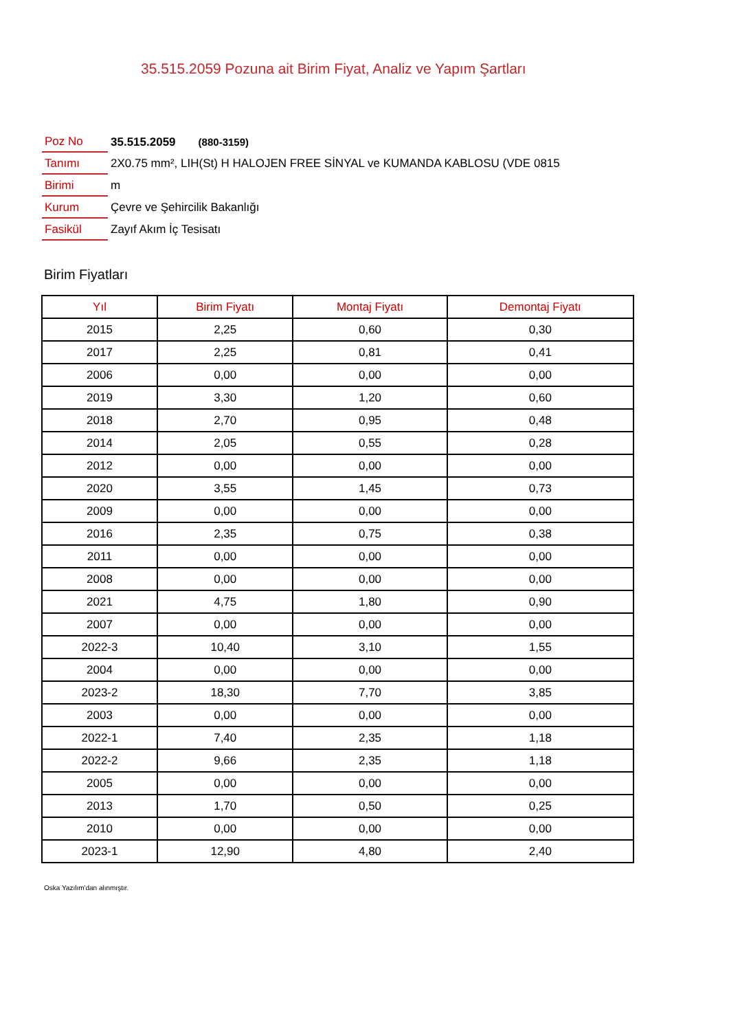35.515.2059 Pozuna ait Birim Fiyat, Analiz ve Yapım Şartları
| Poz No | 35.515.2059 (880-3159) |
| Tanımı | 2X0.75 mm², LIH(St) H HALOJEN FREE SİNYAL ve KUMANDA KABLOSU (VDE 0815 |
| Birimi | m |
| Kurum | Çevre ve Şehircilik Bakanlığı |
| Fasikül | Zayıf Akım İç Tesisatı |
Birim Fiyatları
| Yıl | Birim Fiyatı | Montaj Fiyatı | Demontaj Fiyatı |
| --- | --- | --- | --- |
| 2015 | 2,25 | 0,60 | 0,30 |
| 2017 | 2,25 | 0,81 | 0,41 |
| 2006 | 0,00 | 0,00 | 0,00 |
| 2019 | 3,30 | 1,20 | 0,60 |
| 2018 | 2,70 | 0,95 | 0,48 |
| 2014 | 2,05 | 0,55 | 0,28 |
| 2012 | 0,00 | 0,00 | 0,00 |
| 2020 | 3,55 | 1,45 | 0,73 |
| 2009 | 0,00 | 0,00 | 0,00 |
| 2016 | 2,35 | 0,75 | 0,38 |
| 2011 | 0,00 | 0,00 | 0,00 |
| 2008 | 0,00 | 0,00 | 0,00 |
| 2021 | 4,75 | 1,80 | 0,90 |
| 2007 | 0,00 | 0,00 | 0,00 |
| 2022-3 | 10,40 | 3,10 | 1,55 |
| 2004 | 0,00 | 0,00 | 0,00 |
| 2023-2 | 18,30 | 7,70 | 3,85 |
| 2003 | 0,00 | 0,00 | 0,00 |
| 2022-1 | 7,40 | 2,35 | 1,18 |
| 2022-2 | 9,66 | 2,35 | 1,18 |
| 2005 | 0,00 | 0,00 | 0,00 |
| 2013 | 1,70 | 0,50 | 0,25 |
| 2010 | 0,00 | 0,00 | 0,00 |
| 2023-1 | 12,90 | 4,80 | 2,40 |
Oska Yazılım'dan alınmıştır.